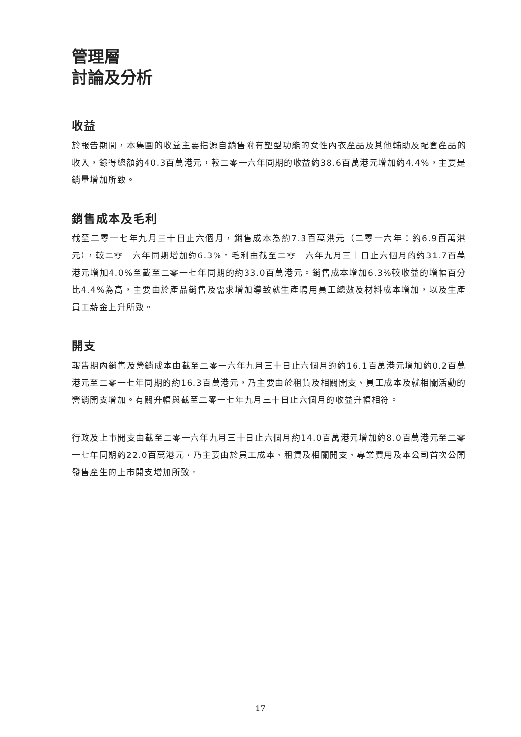管理層
討論及分析
收益
於報告期間，本集團的收益主要指源自銷售附有塑型功能的女性內衣產品及其他輔助及配套產品的收入，錄得總額約40.3百萬港元，較二零一六年同期的收益約38.6百萬港元增加約4.4%，主要是銷量增加所致。
銷售成本及毛利
截至二零一七年九月三十日止六個月，銷售成本為約7.3百萬港元（二零一六年：約6.9百萬港元），較二零一六年同期增加約6.3%。毛利由截至二零一六年九月三十日止六個月的約31.7百萬港元增加4.0%至截至二零一七年同期的約33.0百萬港元。銷售成本增加6.3%較收益的增幅百分比4.4%為高，主要由於產品銷售及需求增加導致就生產聘用員工總數及材料成本增加，以及生產員工薪金上升所致。
開支
報告期內銷售及營銷成本由截至二零一六年九月三十日止六個月的約16.1百萬港元增加約0.2百萬港元至二零一七年同期的約16.3百萬港元，乃主要由於租賃及相關開支、員工成本及就相關活動的營銷開支增加。有關升幅與截至二零一七年九月三十日止六個月的收益升幅相符。
行政及上市開支由截至二零一六年九月三十日止六個月約14.0百萬港元增加約8.0百萬港元至二零一七年同期約22.0百萬港元，乃主要由於員工成本、租賃及相關開支、專業費用及本公司首次公開發售產生的上市開支增加所致。
– 17 –